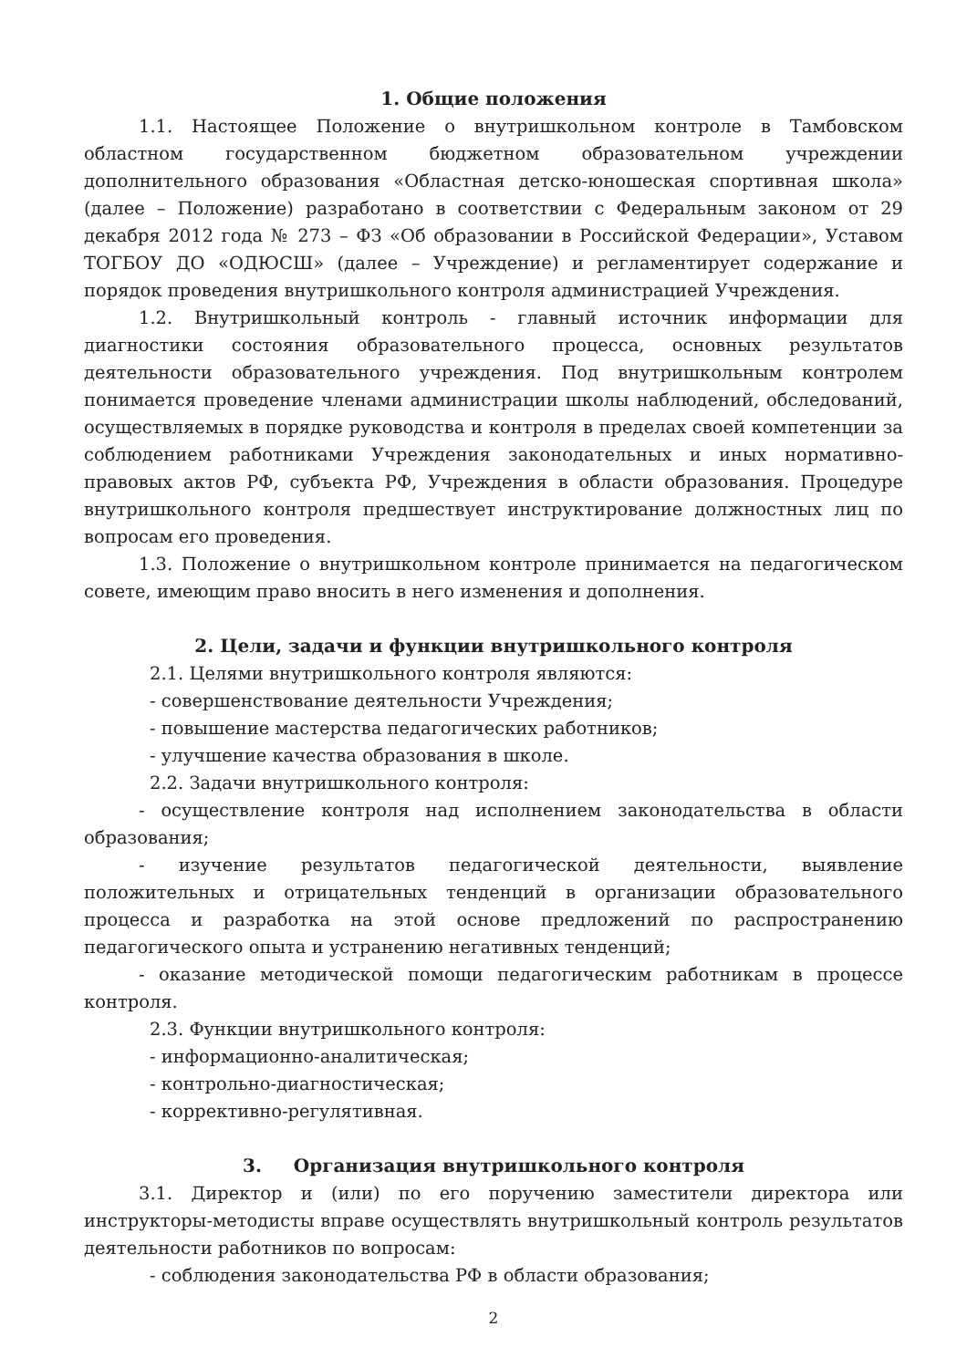1. Общие положения
1.1. Настоящее Положение о внутришкольном контроле в Тамбовском областном государственном бюджетном образовательном учреждении дополнительного образования «Областная детско-юношеская спортивная школа» (далее – Положение) разработано в соответствии с Федеральным законом от 29 декабря 2012 года № 273 – ФЗ «Об образовании в Российской Федерации», Уставом ТОГБОУ ДО «ОДЮСШ» (далее – Учреждение) и регламентирует содержание и порядок проведения внутришкольного контроля администрацией Учреждения.
1.2. Внутришкольный контроль - главный источник информации для диагностики состояния образовательного процесса, основных результатов деятельности образовательного учреждения. Под внутришкольным контролем понимается проведение членами администрации школы наблюдений, обследований, осуществляемых в порядке руководства и контроля в пределах своей компетенции за соблюдением работниками Учреждения законодательных и иных нормативно-правовых актов РФ, субъекта РФ, Учреждения в области образования. Процедуре внутришкольного контроля предшествует инструктирование должностных лиц по вопросам его проведения.
1.3. Положение о внутришкольном контроле принимается на педагогическом совете, имеющим право вносить в него изменения и дополнения.
2. Цели, задачи и функции внутришкольного контроля
2.1. Целями внутришкольного контроля являются:
- совершенствование деятельности Учреждения;
- повышение мастерства педагогических работников;
- улучшение качества образования в школе.
2.2. Задачи внутришкольного контроля:
- осуществление контроля над исполнением законодательства в области образования;
- изучение результатов педагогической деятельности, выявление положительных и отрицательных тенденций в организации образовательного процесса и разработка на этой основе предложений по распространению педагогического опыта и устранению негативных тенденций;
- оказание методической помощи педагогическим работникам в процессе контроля.
2.3. Функции внутришкольного контроля:
- информационно-аналитическая;
- контрольно-диагностическая;
- коррективно-регулятивная.
3. Организация внутришкольного контроля
3.1. Директор и (или) по его поручению заместители директора или инструкторы-методисты вправе осуществлять внутришкольный контроль результатов деятельности работников по вопросам:
- соблюдения законодательства РФ в области образования;
2